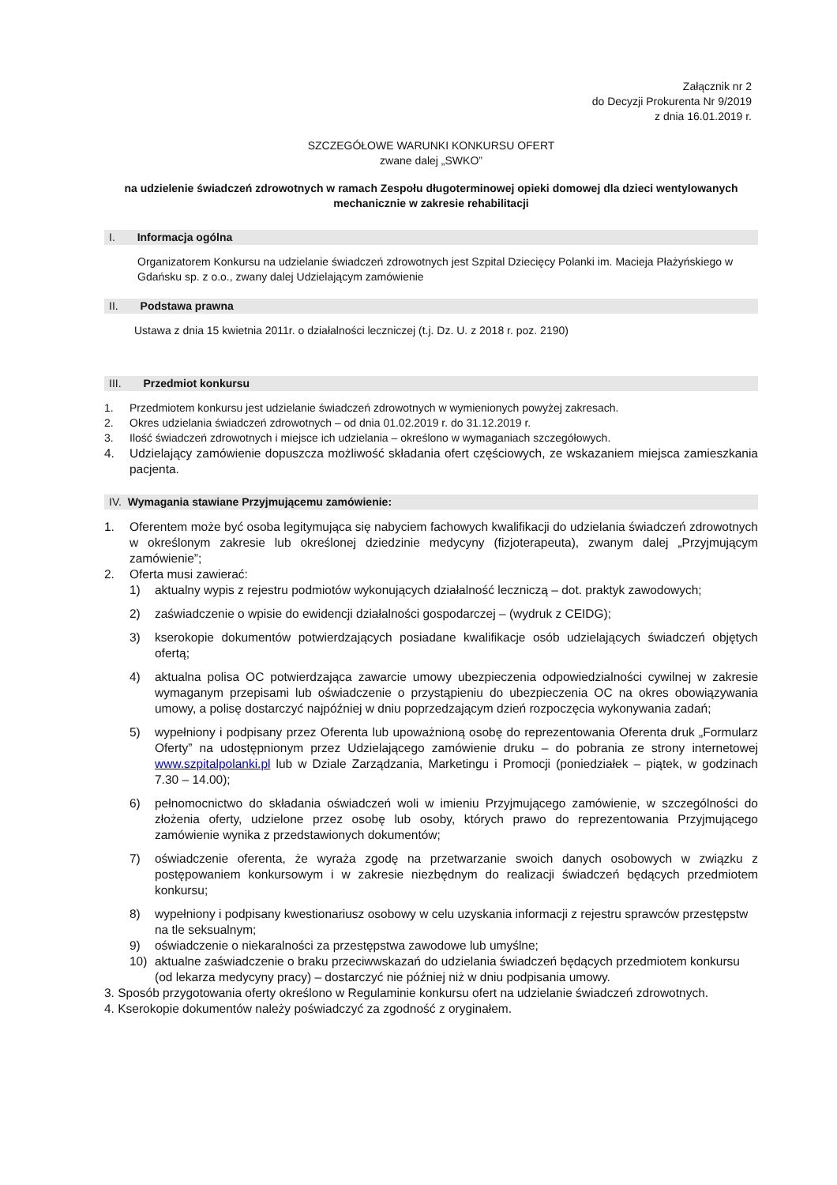Załącznik nr 2
do Decyzji Prokurenta Nr 9/2019
z dnia 16.01.2019 r.
SZCZEGÓŁOWE WARUNKI KONKURSU OFERT
zwane dalej „SWKO”
na udzielenie świadczeń zdrowotnych w ramach Zespołu długoterminowej opieki domowej dla dzieci wentylowanych mechanicznie w zakresie rehabilitacji
I. Informacja ogólna
Organizatorem Konkursu na udzielanie świadczeń zdrowotnych jest Szpital Dziecięcy Polanki im. Macieja Płażyńskiego w Gdańsku sp. z o.o., zwany dalej Udzielającym zamówienie
II. Podstawa prawna
Ustawa z dnia 15 kwietnia 2011r. o działalności leczniczej (t.j. Dz. U. z 2018 r. poz. 2190)
III. Przedmiot konkursu
1. Przedmiotem konkursu jest udzielanie świadczeń zdrowotnych w wymienionych powyżej zakresach.
2. Okres udzielania świadczeń zdrowotnych – od dnia 01.02.2019 r. do 31.12.2019 r.
3. Ilość świadczeń zdrowotnych i miejsce ich udzielania – określono w wymaganiach szczegółowych.
4. Udzielający zamówienie dopuszcza możliwość składania ofert częściowych, ze wskazaniem miejsca zamieszkania pacjenta.
IV. Wymagania stawiane Przyjmującemu zamówienie:
1. Oferentem może być osoba legitymująca się nabyciem fachowych kwalifikacji do udzielania świadczeń zdrowotnych w określonym zakresie lub określonej dziedzinie medycyny (fizjoterapeuta), zwanym dalej „Przyjmującym zamówienie”;
2. Oferta musi zawierać:
1) aktualny wypis z rejestru podmiotów wykonujących działalność leczniczą – dot. praktyk zawodowych;
2) zaświadczenie o wpisie do ewidencji działalności gospodarczej – (wydruk z CEIDG);
3) kserokopie dokumentów potwierdzających posiadane kwalifikacje osób udzielających świadczeń objętych ofertą;
4) aktualna polisa OC potwierdzająca zawarcie umowy ubezpieczenia odpowiedzialności cywilnej w zakresie wymaganym przepisami lub oświadczenie o przystąpieniu do ubezpieczenia OC na okres obowiązywania umowy, a polisę dostarczyć najpóźniej w dniu poprzedzającym dzień rozpoczęcia wykonywania zadań;
5) wypełniony i podpisany przez Oferenta lub upoważnioną osobę do reprezentowania Oferenta druk „Formularz Oferty” na udostępnionym przez Udzielającego zamówienie druku – do pobrania ze strony internetowej www.szpitalpolanki.pl lub w Dziale Zarządzania, Marketingu i Promocji (poniedziałek – piątek, w godzinach 7.30 – 14.00);
6) pełnomocnictwo do składania oświadczeń woli w imieniu Przyjmującego zamówienie, w szczególności do złożenia oferty, udzielone przez osobę lub osoby, których prawo do reprezentowania Przyjmującego zamówienie wynika z przedstawionych dokumentów;
7) oświadczenie oferenta, że wyraża zgodę na przetwarzanie swoich danych osobowych w związku z postępowaniem konkursowym i w zakresie niezbędnym do realizacji świadczeń będących przedmiotem konkursu;
8) wypełniony i podpisany kwestionariusz osobowy w celu uzyskania informacji z rejestru sprawców przestępstw na tle seksualnym;
9) oświadczenie o niekaralności za przestępstwa zawodowe lub umyślne;
10) aktualne zaświadczenie o braku przeciwwskazań do udzielania świadczeń będących przedmiotem konkursu (od lekarza medycyny pracy) – dostarczyć nie później niż w dniu podpisania umowy.
3. Sposób przygotowania oferty określono w Regulaminie konkursu ofert na udzielanie świadczeń zdrowotnych.
4. Kserokopie dokumentów należy poświadczyć za zgodność z oryginałem.